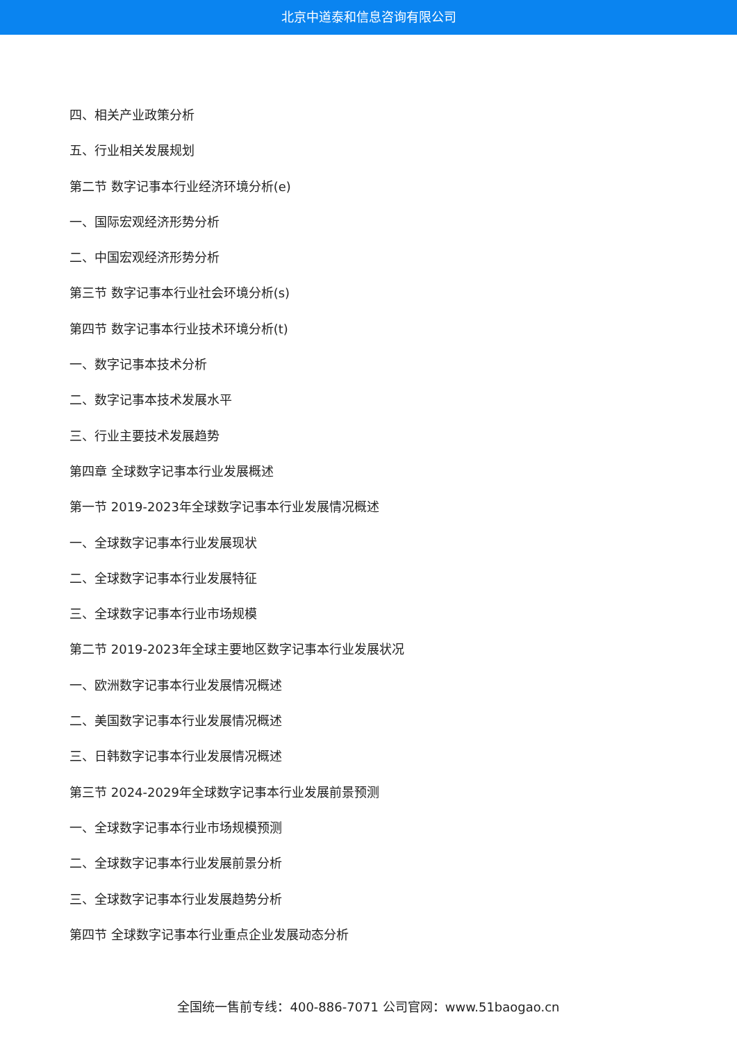北京中道泰和信息咨询有限公司
四、相关产业政策分析
五、行业相关发展规划
第二节 数字记事本行业经济环境分析(e)
一、国际宏观经济形势分析
二、中国宏观经济形势分析
第三节 数字记事本行业社会环境分析(s)
第四节 数字记事本行业技术环境分析(t)
一、数字记事本技术分析
二、数字记事本技术发展水平
三、行业主要技术发展趋势
第四章 全球数字记事本行业发展概述
第一节 2019-2023年全球数字记事本行业发展情况概述
一、全球数字记事本行业发展现状
二、全球数字记事本行业发展特征
三、全球数字记事本行业市场规模
第二节 2019-2023年全球主要地区数字记事本行业发展状况
一、欧洲数字记事本行业发展情况概述
二、美国数字记事本行业发展情况概述
三、日韩数字记事本行业发展情况概述
第三节 2024-2029年全球数字记事本行业发展前景预测
一、全球数字记事本行业市场规模预测
二、全球数字记事本行业发展前景分析
三、全球数字记事本行业发展趋势分析
第四节 全球数字记事本行业重点企业发展动态分析
全国统一售前专线：400-886-7071 公司官网：www.51baogao.cn